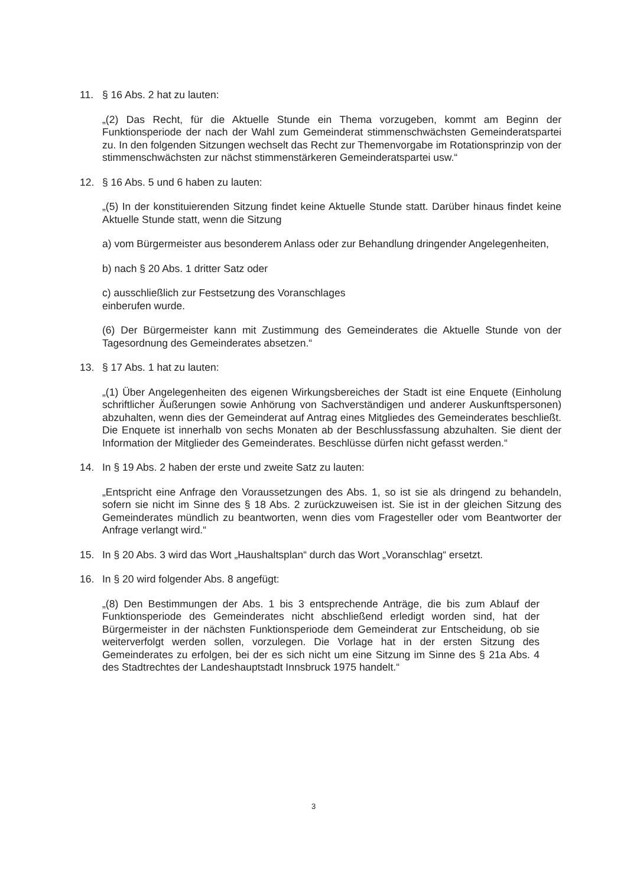11. § 16 Abs. 2 hat zu lauten:
„(2) Das Recht, für die Aktuelle Stunde ein Thema vorzugeben, kommt am Beginn der Funktionsperiode der nach der Wahl zum Gemeinderat stimmenschwächsten Gemeinderatspartei zu. In den folgenden Sitzungen wechselt das Recht zur Themenvorgabe im Rotationsprinzip von der stimmenschwächsten zur nächst stimmenstärkeren Gemeinderatspartei usw.“
12. § 16 Abs. 5 und 6 haben zu lauten:
„(5) In der konstituierenden Sitzung findet keine Aktuelle Stunde statt. Darüber hinaus findet keine Aktuelle Stunde statt, wenn die Sitzung
a) vom Bürgermeister aus besonderem Anlass oder zur Behandlung dringender Angelegenheiten,
b) nach § 20 Abs. 1 dritter Satz oder
c) ausschließlich zur Festsetzung des Voranschlages
einberufen wurde.
(6) Der Bürgermeister kann mit Zustimmung des Gemeinderates die Aktuelle Stunde von der Tagesordnung des Gemeinderates absetzen.“
13. § 17 Abs. 1 hat zu lauten:
„(1) Über Angelegenheiten des eigenen Wirkungsbereiches der Stadt ist eine Enquete (Einholung schriftlicher Äußerungen sowie Anhörung von Sachverständigen und anderer Auskunftspersonen) abzuhalten, wenn dies der Gemeinderat auf Antrag eines Mitgliedes des Gemeinderates beschließt. Die Enquete ist innerhalb von sechs Monaten ab der Beschlussfassung abzuhalten. Sie dient der Information der Mitglieder des Gemeinderates. Beschlüsse dürfen nicht gefasst werden.“
14. In § 19 Abs. 2 haben der erste und zweite Satz zu lauten:
„Entspricht eine Anfrage den Voraussetzungen des Abs. 1, so ist sie als dringend zu behandeln, sofern sie nicht im Sinne des § 18 Abs. 2 zurückzuweisen ist. Sie ist in der gleichen Sitzung des Gemeinderates mündlich zu beantworten, wenn dies vom Fragesteller oder vom Beantworter der Anfrage verlangt wird.“
15. In § 20 Abs. 3 wird das Wort „Haushaltsplan“ durch das Wort „Voranschlag“ ersetzt.
16. In § 20 wird folgender Abs. 8 angefügt:
„(8) Den Bestimmungen der Abs. 1 bis 3 entsprechende Anträge, die bis zum Ablauf der Funktionsperiode des Gemeinderates nicht abschließend erledigt worden sind, hat der Bürgermeister in der nächsten Funktionsperiode dem Gemeinderat zur Entscheidung, ob sie weiterverfolgt werden sollen, vorzulegen. Die Vorlage hat in der ersten Sitzung des Gemeinderates zu erfolgen, bei der es sich nicht um eine Sitzung im Sinne des § 21a Abs. 4 des Stadtrechtes der Landeshauptstadt Innsbruck 1975 handelt.“
3